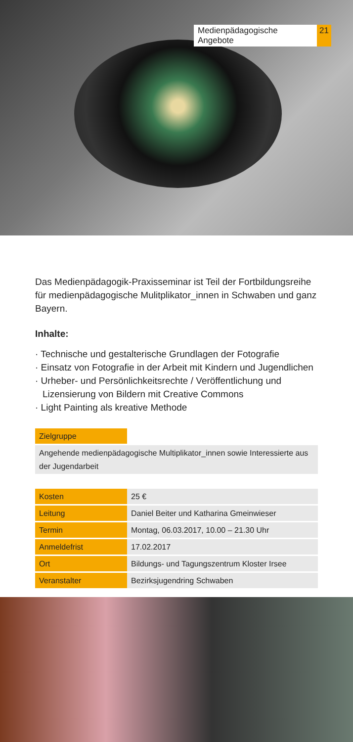Medienpädagogische Angebote 21
Das Medienpädagogik-Praxisseminar ist Teil der Fortbildungsreihe für medienpädagogische Mulitplikator_innen in Schwaben und ganz Bayern.
Inhalte:
· Technische und gestalterische Grundlagen der Fotografie
· Einsatz von Fotografie in der Arbeit mit Kindern und Jugendlichen
· Urheber- und Persönlichkeitsrechte / Veröffentlichung und Lizensierung von Bildern mit Creative Commons
· Light Painting als kreative Methode
| Zielgruppe | |
| Angehende medienpädagogische Multiplikator_innen sowie Interessierte aus der Jugendarbeit | |
| Kosten | 25 € |
| Leitung | Daniel Beiter und Katharina Gmeinwieser |
| Termin | Montag, 06.03.2017, 10.00 – 21.30 Uhr |
| Anmeldefrist | 17.02.2017 |
| Ort | Bildungs- und Tagungszentrum Kloster Irsee |
| Veranstalter | Bezirksjugendring Schwaben |